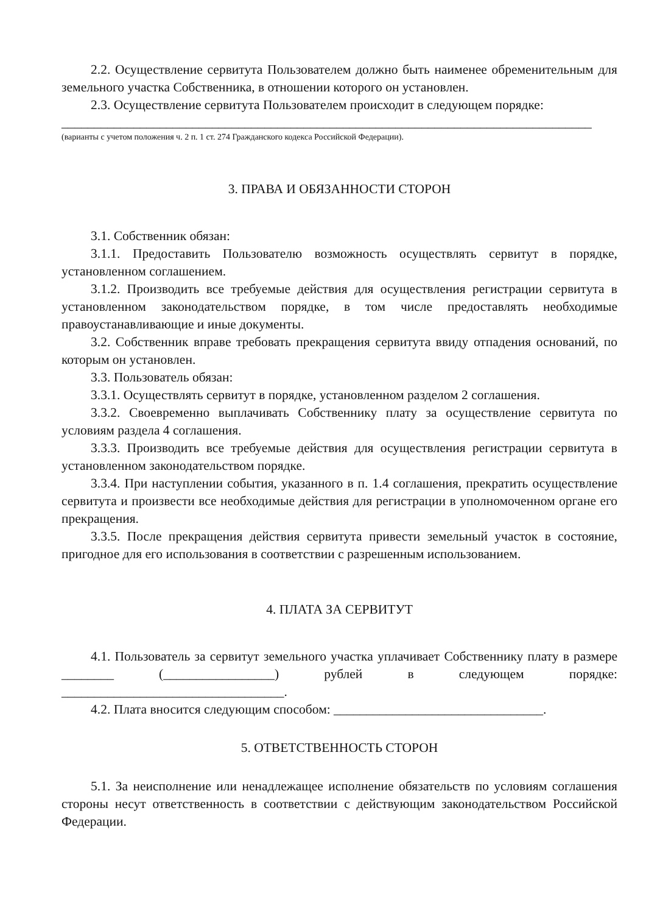2.2. Осуществление сервитута Пользователем должно быть наименее обременительным для земельного участка Собственника, в отношении которого он установлен.
2.3. Осуществление сервитута Пользователем происходит в следующем порядке:
_________________________________________________________________________________
(варианты с учетом положения ч. 2 п. 1 ст. 274 Гражданского кодекса Российской Федерации).
3. ПРАВА И ОБЯЗАННОСТИ СТОРОН
3.1. Собственник обязан:
3.1.1. Предоставить Пользователю возможность осуществлять сервитут в порядке, установленном соглашением.
3.1.2. Производить все требуемые действия для осуществления регистрации сервитута в установленном законодательством порядке, в том числе предоставлять необходимые правоустанавливающие и иные документы.
3.2. Собственник вправе требовать прекращения сервитута ввиду отпадения оснований, по которым он установлен.
3.3. Пользователь обязан:
3.3.1. Осуществлять сервитут в порядке, установленном разделом 2 соглашения.
3.3.2. Своевременно выплачивать Собственнику плату за осуществление сервитута по условиям раздела 4 соглашения.
3.3.3. Производить все требуемые действия для осуществления регистрации сервитута в установленном законодательством порядке.
3.3.4. При наступлении события, указанного в п. 1.4 соглашения, прекратить осуществление сервитута и произвести все необходимые действия для регистрации в уполномоченном органе его прекращения.
3.3.5. После прекращения действия сервитута привести земельный участок в состояние, пригодное для его использования в соответствии с разрешенным использованием.
4. ПЛАТА ЗА СЕРВИТУТ
4.1. Пользователь за сервитут земельного участка уплачивает Собственнику плату в размере ________ (_________________) рублей в следующем порядке: __________________________________.
4.2. Плата вносится следующим способом: ________________________________.
5. ОТВЕТСТВЕННОСТЬ СТОРОН
5.1. За неисполнение или ненадлежащее исполнение обязательств по условиям соглашения стороны несут ответственность в соответствии с действующим законодательством Российской Федерации.